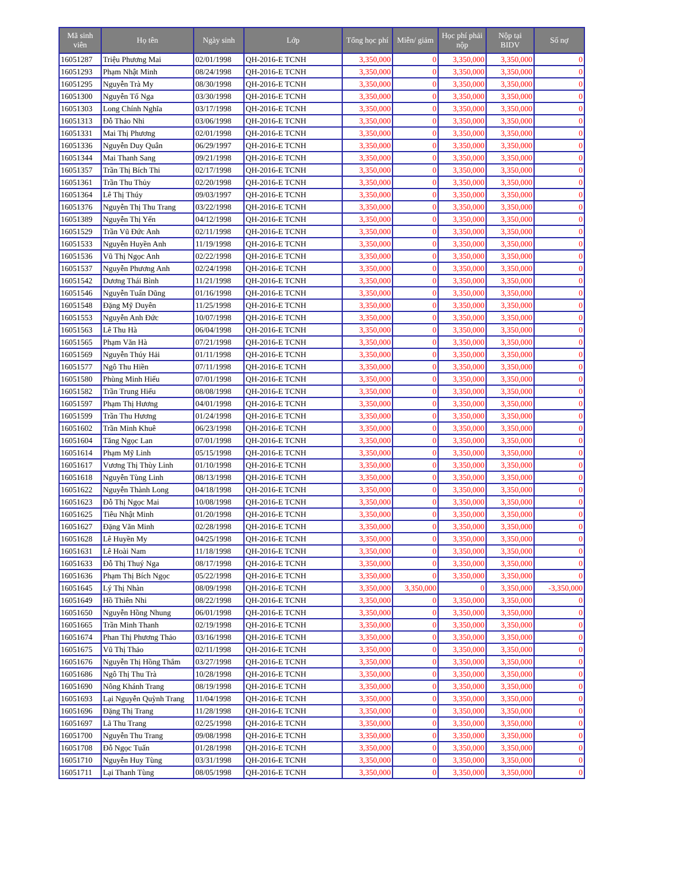| Mã sinh viên | Họ tên | Ngày sinh | Lớp | Tổng học phí | Miễn/ giảm | Học phí phải nộp | Nộp tại BIDV | Số nợ |
| --- | --- | --- | --- | --- | --- | --- | --- | --- |
| 16051287 | Triệu Phương Mai | 02/01/1998 | QH-2016-E TCNH | 3,350,000 | 0 | 3,350,000 | 3,350,000 | 0 |
| 16051293 | Phạm Nhật Minh | 08/24/1998 | QH-2016-E TCNH | 3,350,000 | 0 | 3,350,000 | 3,350,000 | 0 |
| 16051295 | Nguyễn Trà My | 08/30/1998 | QH-2016-E TCNH | 3,350,000 | 0 | 3,350,000 | 3,350,000 | 0 |
| 16051300 | Nguyễn Tố Nga | 03/30/1998 | QH-2016-E TCNH | 3,350,000 | 0 | 3,350,000 | 3,350,000 | 0 |
| 16051303 | Long Chính Nghĩa | 03/17/1998 | QH-2016-E TCNH | 3,350,000 | 0 | 3,350,000 | 3,350,000 | 0 |
| 16051313 | Đỗ Thảo Nhi | 03/06/1998 | QH-2016-E TCNH | 3,350,000 | 0 | 3,350,000 | 3,350,000 | 0 |
| 16051331 | Mai Thị Phương | 02/01/1998 | QH-2016-E TCNH | 3,350,000 | 0 | 3,350,000 | 3,350,000 | 0 |
| 16051336 | Nguyễn Duy Quân | 06/29/1997 | QH-2016-E TCNH | 3,350,000 | 0 | 3,350,000 | 3,350,000 | 0 |
| 16051344 | Mai Thanh Sang | 09/21/1998 | QH-2016-E TCNH | 3,350,000 | 0 | 3,350,000 | 3,350,000 | 0 |
| 16051357 | Trần Thị Bích Thi | 02/17/1998 | QH-2016-E TCNH | 3,350,000 | 0 | 3,350,000 | 3,350,000 | 0 |
| 16051361 | Trần Thu Thủy | 02/20/1998 | QH-2016-E TCNH | 3,350,000 | 0 | 3,350,000 | 3,350,000 | 0 |
| 16051364 | Lê Thị Thúy | 09/03/1997 | QH-2016-E TCNH | 3,350,000 | 0 | 3,350,000 | 3,350,000 | 0 |
| 16051376 | Nguyễn Thị Thu Trang | 03/22/1998 | QH-2016-E TCNH | 3,350,000 | 0 | 3,350,000 | 3,350,000 | 0 |
| 16051389 | Nguyễn Thị Yến | 04/12/1998 | QH-2016-E TCNH | 3,350,000 | 0 | 3,350,000 | 3,350,000 | 0 |
| 16051529 | Trần Vũ Đức Anh | 02/11/1998 | QH-2016-E TCNH | 3,350,000 | 0 | 3,350,000 | 3,350,000 | 0 |
| 16051533 | Nguyễn Huyền Anh | 11/19/1998 | QH-2016-E TCNH | 3,350,000 | 0 | 3,350,000 | 3,350,000 | 0 |
| 16051536 | Vũ Thị Ngọc Anh | 02/22/1998 | QH-2016-E TCNH | 3,350,000 | 0 | 3,350,000 | 3,350,000 | 0 |
| 16051537 | Nguyễn Phương Anh | 02/24/1998 | QH-2016-E TCNH | 3,350,000 | 0 | 3,350,000 | 3,350,000 | 0 |
| 16051542 | Dương Thái Bình | 11/21/1998 | QH-2016-E TCNH | 3,350,000 | 0 | 3,350,000 | 3,350,000 | 0 |
| 16051546 | Nguyễn Tuấn Dũng | 01/16/1998 | QH-2016-E TCNH | 3,350,000 | 0 | 3,350,000 | 3,350,000 | 0 |
| 16051548 | Đặng Mỹ Duyên | 11/25/1998 | QH-2016-E TCNH | 3,350,000 | 0 | 3,350,000 | 3,350,000 | 0 |
| 16051553 | Nguyễn Anh Đức | 10/07/1998 | QH-2016-E TCNH | 3,350,000 | 0 | 3,350,000 | 3,350,000 | 0 |
| 16051563 | Lê Thu Hà | 06/04/1998 | QH-2016-E TCNH | 3,350,000 | 0 | 3,350,000 | 3,350,000 | 0 |
| 16051565 | Phạm Văn Hà | 07/21/1998 | QH-2016-E TCNH | 3,350,000 | 0 | 3,350,000 | 3,350,000 | 0 |
| 16051569 | Nguyễn Thúy Hải | 01/11/1998 | QH-2016-E TCNH | 3,350,000 | 0 | 3,350,000 | 3,350,000 | 0 |
| 16051577 | Ngô Thu Hiền | 07/11/1998 | QH-2016-E TCNH | 3,350,000 | 0 | 3,350,000 | 3,350,000 | 0 |
| 16051580 | Phùng Minh Hiếu | 07/01/1998 | QH-2016-E TCNH | 3,350,000 | 0 | 3,350,000 | 3,350,000 | 0 |
| 16051582 | Trần Trung Hiếu | 08/08/1998 | QH-2016-E TCNH | 3,350,000 | 0 | 3,350,000 | 3,350,000 | 0 |
| 16051597 | Phạm Thị Hương | 04/01/1998 | QH-2016-E TCNH | 3,350,000 | 0 | 3,350,000 | 3,350,000 | 0 |
| 16051599 | Trần Thu Hương | 01/24/1998 | QH-2016-E TCNH | 3,350,000 | 0 | 3,350,000 | 3,350,000 | 0 |
| 16051602 | Trần Minh Khuê | 06/23/1998 | QH-2016-E TCNH | 3,350,000 | 0 | 3,350,000 | 3,350,000 | 0 |
| 16051604 | Tăng Ngọc Lan | 07/01/1998 | QH-2016-E TCNH | 3,350,000 | 0 | 3,350,000 | 3,350,000 | 0 |
| 16051614 | Phạm Mỹ Linh | 05/15/1998 | QH-2016-E TCNH | 3,350,000 | 0 | 3,350,000 | 3,350,000 | 0 |
| 16051617 | Vương Thị Thùy Linh | 01/10/1998 | QH-2016-E TCNH | 3,350,000 | 0 | 3,350,000 | 3,350,000 | 0 |
| 16051618 | Nguyễn Tùng Linh | 08/13/1998 | QH-2016-E TCNH | 3,350,000 | 0 | 3,350,000 | 3,350,000 | 0 |
| 16051622 | Nguyễn Thành Long | 04/18/1998 | QH-2016-E TCNH | 3,350,000 | 0 | 3,350,000 | 3,350,000 | 0 |
| 16051623 | Đỗ Thị Ngọc Mai | 10/08/1998 | QH-2016-E TCNH | 3,350,000 | 0 | 3,350,000 | 3,350,000 | 0 |
| 16051625 | Tiêu Nhật Minh | 01/20/1998 | QH-2016-E TCNH | 3,350,000 | 0 | 3,350,000 | 3,350,000 | 0 |
| 16051627 | Đặng Văn Minh | 02/28/1998 | QH-2016-E TCNH | 3,350,000 | 0 | 3,350,000 | 3,350,000 | 0 |
| 16051628 | Lê Huyền My | 04/25/1998 | QH-2016-E TCNH | 3,350,000 | 0 | 3,350,000 | 3,350,000 | 0 |
| 16051631 | Lê Hoài Nam | 11/18/1998 | QH-2016-E TCNH | 3,350,000 | 0 | 3,350,000 | 3,350,000 | 0 |
| 16051633 | Đỗ Thị Thuý Nga | 08/17/1998 | QH-2016-E TCNH | 3,350,000 | 0 | 3,350,000 | 3,350,000 | 0 |
| 16051636 | Phạm Thị Bích Ngọc | 05/22/1998 | QH-2016-E TCNH | 3,350,000 | 0 | 3,350,000 | 3,350,000 | 0 |
| 16051645 | Lý Thị Nhàn | 08/09/1998 | QH-2016-E TCNH | 3,350,000 | 3,350,000 | 0 | 3,350,000 | -3,350,000 |
| 16051649 | Hồ Thiên Nhi | 08/22/1998 | QH-2016-E TCNH | 3,350,000 | 0 | 3,350,000 | 3,350,000 | 0 |
| 16051650 | Nguyễn Hồng Nhung | 06/01/1998 | QH-2016-E TCNH | 3,350,000 | 0 | 3,350,000 | 3,350,000 | 0 |
| 16051665 | Trần Minh Thanh | 02/19/1998 | QH-2016-E TCNH | 3,350,000 | 0 | 3,350,000 | 3,350,000 | 0 |
| 16051674 | Phan Thị Phương Thảo | 03/16/1998 | QH-2016-E TCNH | 3,350,000 | 0 | 3,350,000 | 3,350,000 | 0 |
| 16051675 | Vũ Thị Thảo | 02/11/1998 | QH-2016-E TCNH | 3,350,000 | 0 | 3,350,000 | 3,350,000 | 0 |
| 16051676 | Nguyễn Thị Hồng Thắm | 03/27/1998 | QH-2016-E TCNH | 3,350,000 | 0 | 3,350,000 | 3,350,000 | 0 |
| 16051686 | Ngô Thị Thu Trà | 10/28/1998 | QH-2016-E TCNH | 3,350,000 | 0 | 3,350,000 | 3,350,000 | 0 |
| 16051690 | Nông Khánh Trang | 08/19/1998 | QH-2016-E TCNH | 3,350,000 | 0 | 3,350,000 | 3,350,000 | 0 |
| 16051693 | Lại Nguyễn Quỳnh Trang | 11/04/1998 | QH-2016-E TCNH | 3,350,000 | 0 | 3,350,000 | 3,350,000 | 0 |
| 16051696 | Đặng Thị Trang | 11/28/1998 | QH-2016-E TCNH | 3,350,000 | 0 | 3,350,000 | 3,350,000 | 0 |
| 16051697 | Lã Thu Trang | 02/25/1998 | QH-2016-E TCNH | 3,350,000 | 0 | 3,350,000 | 3,350,000 | 0 |
| 16051700 | Nguyễn Thu Trang | 09/08/1998 | QH-2016-E TCNH | 3,350,000 | 0 | 3,350,000 | 3,350,000 | 0 |
| 16051708 | Đỗ Ngọc Tuấn | 01/28/1998 | QH-2016-E TCNH | 3,350,000 | 0 | 3,350,000 | 3,350,000 | 0 |
| 16051710 | Nguyễn Huy Tùng | 03/31/1998 | QH-2016-E TCNH | 3,350,000 | 0 | 3,350,000 | 3,350,000 | 0 |
| 16051711 | Lại Thanh Tùng | 08/05/1998 | QH-2016-E TCNH | 3,350,000 | 0 | 3,350,000 | 3,350,000 | 0 |